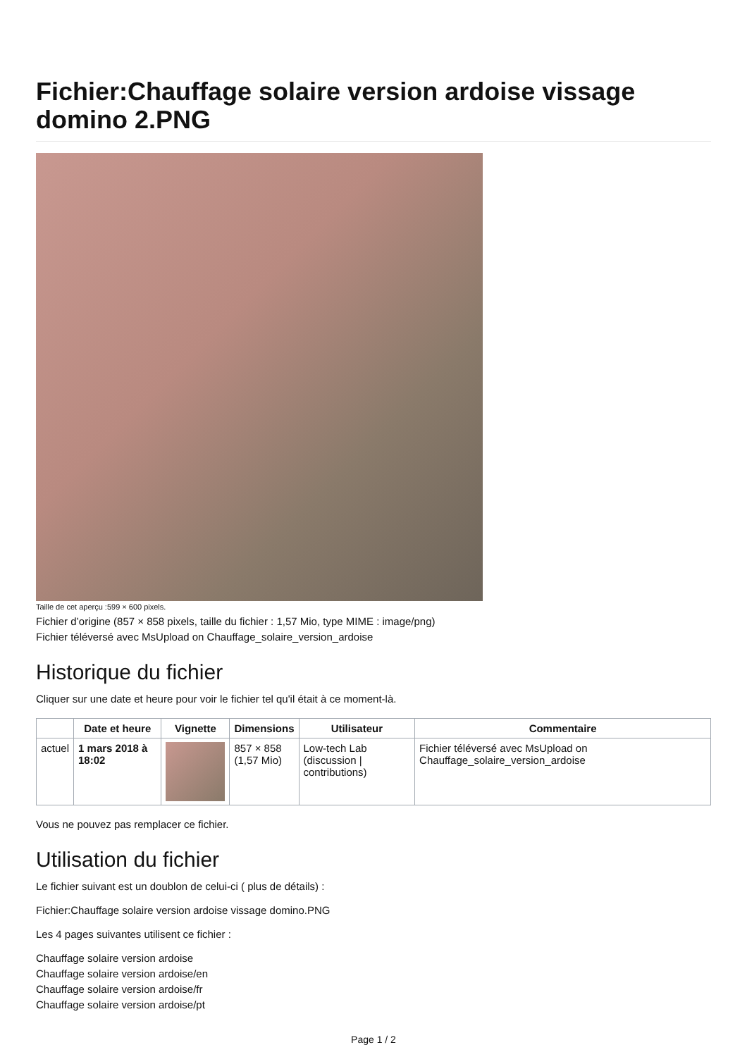Fichier:Chauffage solaire version ardoise vissage domino 2.PNG
Taille de cet aperçu :599 × 600 pixels.
Fichier d’origine (857 × 858 pixels, taille du fichier : 1,57 Mio, type MIME : image/png)
Fichier téléversé avec MsUpload on Chauffage_solaire_version_ardoise
Historique du fichier
Cliquer sur une date et heure pour voir le fichier tel qu'il était à ce moment-là.
| | Date et heure | Vignette | Dimensions | Utilisateur | Commentaire |
| --- | --- | --- | --- | --- | --- |
| actuel | 1 mars 2018 à 18:02 | | 857 × 858 (1,57 Mio) | Low-tech Lab (discussion / contributions) | Fichier téléversé avec MsUpload on Chauffage_solaire_version_ardoise |
Vous ne pouvez pas remplacer ce fichier.
Utilisation du fichier
Le fichier suivant est un doublon de celui-ci ( plus de détails) :
Fichier:Chauffage solaire version ardoise vissage domino.PNG
Les 4 pages suivantes utilisent ce fichier :
Chauffage solaire version ardoise
Chauffage solaire version ardoise/en
Chauffage solaire version ardoise/fr
Chauffage solaire version ardoise/pt
Page 1 / 2